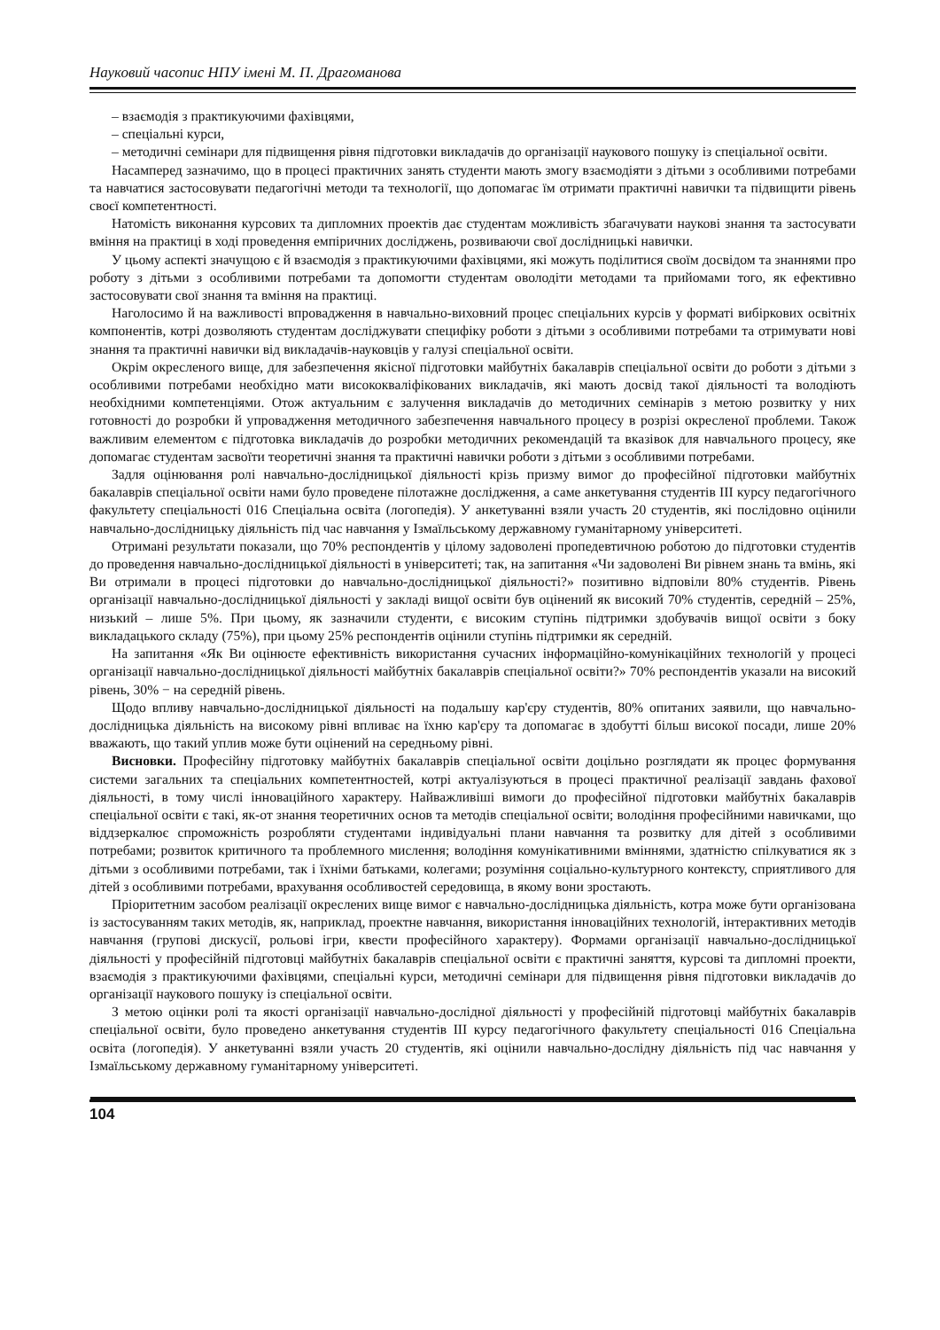Науковий часопис НПУ імені М. П. Драгоманова
– взаємодія з практикуючими фахівцями,
– спеціальні курси,
– методичні семінари для підвищення рівня підготовки викладачів до організації наукового пошуку із спеціальної освіти.
Насамперед зазначимо, що в процесі практичних занять студенти мають змогу взаємодіяти з дітьми з особливими потребами та навчатися застосовувати педагогічні методи та технології, що допомагає їм отримати практичні навички та підвищити рівень своєї компетентності.
Натомість виконання курсових та дипломних проектів дає студентам можливість збагачувати наукові знання та застосувати вміння на практиці в ході проведення емпіричних досліджень, розвиваючи свої дослідницькі навички.
У цьому аспекті значущою є й взаємодія з практикуючими фахівцями, які можуть поділитися своїм досвідом та знаннями про роботу з дітьми з особливими потребами та допомогти студентам оволодіти методами та прийомами того, як ефективно застосовувати свої знання та вміння на практиці.
Наголосимо й на важливості впровадження в навчально-виховний процес спеціальних курсів у форматі вибіркових освітніх компонентів, котрі дозволяють студентам досліджувати специфіку роботи з дітьми з особливими потребами та отримувати нові знання та практичні навички від викладачів-науковців у галузі спеціальної освіти.
Окрім окресленого вище, для забезпечення якісної підготовки майбутніх бакалаврів спеціальної освіти до роботи з дітьми з особливими потребами необхідно мати висококваліфікованих викладачів, які мають досвід такої діяльності та володіють необхідними компетенціями. Отож актуальним є залучення викладачів до методичних семінарів з метою розвитку у них готовності до розробки й упровадження методичного забезпечення навчального процесу в розрізі окресленої проблеми. Також важливим елементом є підготовка викладачів до розробки методичних рекомендацій та вказівок для навчального процесу, яке допомагає студентам засвоїти теоретичні знання та практичні навички роботи з дітьми з особливими потребами.
Задля оцінювання ролі навчально-дослідницької діяльності крізь призму вимог до професійної підготовки майбутніх бакалаврів спеціальної освіти нами було проведене пілотажне дослідження, а саме анкетування студентів III курсу педагогічного факультету спеціальності 016 Спеціальна освіта (логопедія). У анкетуванні взяли участь 20 студентів, які послідовно оцінили навчально-дослідницьку діяльність під час навчання у Ізмаїльському державному гуманітарному університеті.
Отримані результати показали, що 70% респондентів у цілому задоволені пропедевтичною роботою до підготовки студентів до проведення навчально-дослідницької діяльності в університеті; так, на запитання «Чи задоволені Ви рівнем знань та вмінь, які Ви отримали в процесі підготовки до навчально-дослідницької діяльності?» позитивно відповіли 80% студентів. Рівень організації навчально-дослідницької діяльності у закладі вищої освіти був оцінений як високий 70% студентів, середній – 25%, низький – лише 5%. При цьому, як зазначили студенти, є високим ступінь підтримки здобувачів вищої освіти з боку викладацького складу (75%), при цьому 25% респондентів оцінили ступінь підтримки як середній.
На запитання «Як Ви оцінюєте ефективність використання сучасних інформаційно-комунікаційних технологій у процесі організації навчально-дослідницької діяльності майбутніх бакалаврів спеціальної освіти?» 70% респондентів указали на високий рівень, 30% − на середній рівень.
Щодо впливу навчально-дослідницької діяльності на подальшу кар'єру студентів, 80% опитаних заявили, що навчально-дослідницька діяльність на високому рівні впливає на їхню кар'єру та допомагає в здобутті більш високої посади, лише 20% вважають, що такий уплив може бути оцінений на середньому рівні.
Висновки. Професійну підготовку майбутніх бакалаврів спеціальної освіти доцільно розглядати як процес формування системи загальних та спеціальних компетентностей, котрі актуалізуються в процесі практичної реалізації завдань фахової діяльності, в тому числі інноваційного характеру. Найважливіші вимоги до професійної підготовки майбутніх бакалаврів спеціальної освіти є такі, як-от знання теоретичних основ та методів спеціальної освіти; володіння професійними навичками, що віддзеркалює спроможність розробляти студентами індивідуальні плани навчання та розвитку для дітей з особливими потребами; розвиток критичного та проблемного мислення; володіння комунікативними вміннями, здатністю спілкуватися як з дітьми з особливими потребами, так і їхніми батьками, колегами; розуміння соціально-культурного контексту, сприятливого для дітей з особливими потребами, врахування особливостей середовища, в якому вони зростають.
Пріоритетним засобом реалізації окреслених вище вимог є навчально-дослідницька діяльність, котра може бути організована із застосуванням таких методів, як, наприклад, проектне навчання, використання інноваційних технологій, інтерактивних методів навчання (групові дискусії, рольові ігри, квести професійного характеру). Формами організації навчально-дослідницької діяльності у професійній підготовці майбутніх бакалаврів спеціальної освіти є практичні заняття, курсові та дипломні проекти, взаємодія з практикуючими фахівцями, спеціальні курси, методичні семінари для підвищення рівня підготовки викладачів до організації наукового пошуку із спеціальної освіти.
З метою оцінки ролі та якості організації навчально-дослідної діяльності у професійній підготовці майбутніх бакалаврів спеціальної освіти, було проведено анкетування студентів III курсу педагогічного факультету спеціальності 016 Спеціальна освіта (логопедія). У анкетуванні взяли участь 20 студентів, які оцінили навчально-дослідну діяльність під час навчання у Ізмаїльському державному гуманітарному університеті.
104